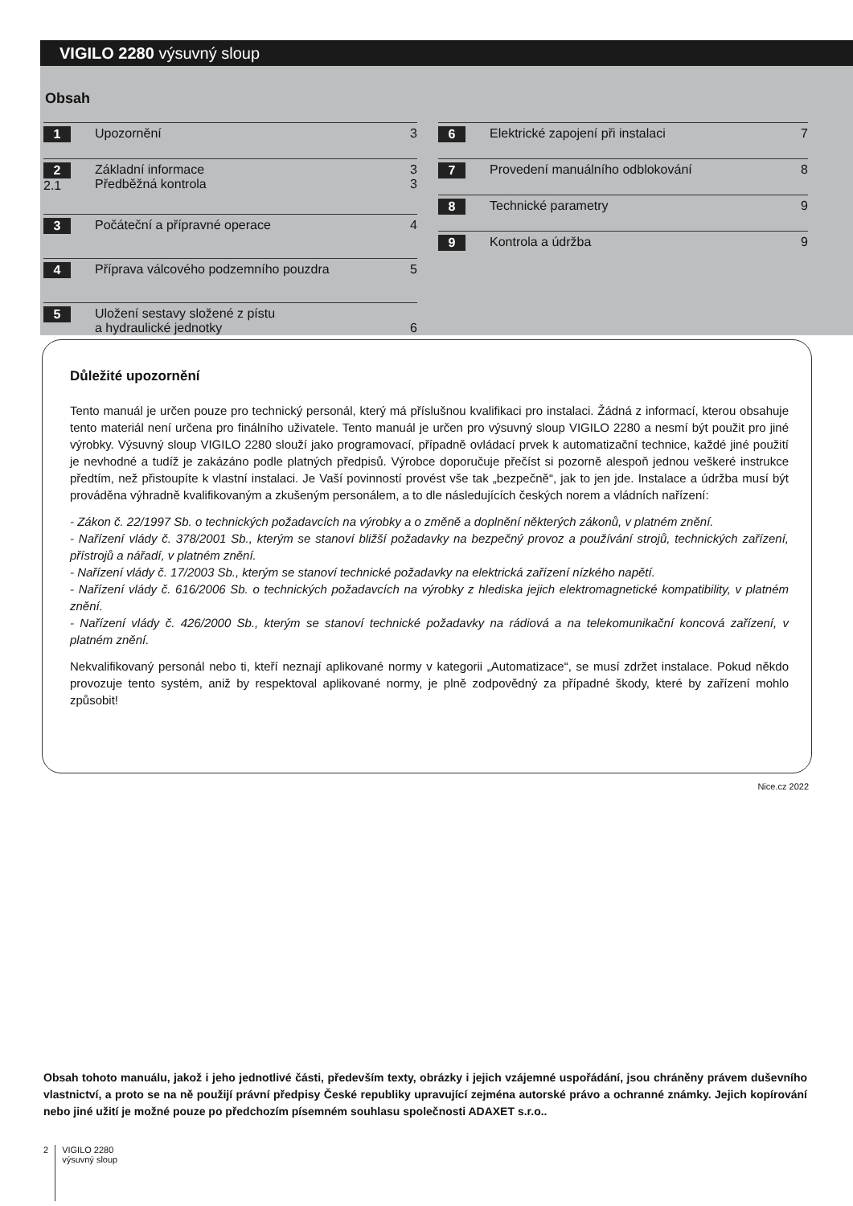VIGILO 2280 výsuvný sloup
Obsah
1 Upozornění 3
2
2.1 Základní informace
Předběžná kontrola 3
3
3 Počáteční a přípravné operace 4
4 Příprava válcového podzemního pouzdra 5
5 Uložení sestavy složené z pístu
a hydraulické jednotky
6
6 Elektrické zapojení při instalaci 7
7 Provedení manuálního odblokování 8
8 Technické parametry 9
9 Kontrola a údržba 9
Důležité upozornění
Tento manuál je určen pouze pro technický personál, který má příslušnou kvalifikaci pro instalaci. Žádná z informací, kterou obsahuje tento materiál není určena pro finálního uživatele. Tento manuál je určen pro výsuvný sloup VIGILO 2280 a nesmí být použit pro jiné výrobky. Výsuvný sloup VIGILO 2280 slouží jako programovací, případně ovládací prvek k automatizační technice, každé jiné použití je nevhodné a tudíž je zakázáno podle platných předpisů. Výrobce doporučuje přečíst si pozorně alespoň jednou veškeré instrukce předtím, než přistoupíte k vlastní instalaci. Je Vaší povinností provést vše tak „bezpečně“, jak to jen jde. Instalace a údržba musí být prováděna výhradně kvalifikovaným a zkušeným personálem, a to dle následujících českých norem a vládních nařízení:
- Zákon č. 22/1997 Sb. o technických požadavcích na výrobky a o změně a doplnění některých zákonů, v platném znění.
- Nařízení vlády č. 378/2001 Sb., kterým se stanoví bližší požadavky na bezpečný provoz a používání strojů, technických zařízení, přístrojů a nářadí, v platném znění.
- Nařízení vlády č. 17/2003 Sb., kterým se stanoví technické požadavky na elektrická zařízení nízkého napětí.
- Nařízení vlády č. 616/2006 Sb. o technických požadavcích na výrobky z hlediska jejich elektromagnetické kompatibility, v platném znění.
- Nařízení vlády č. 426/2000 Sb., kterým se stanoví technické požadavky na rádiová a na telekomunikační koncová zařízení, v platném znění.
Nekvalifikovaný personál nebo ti, kteří neznají aplikované normy v kategorii „Automatizace“, se musí zdržet instalace. Pokud někdo provozuje tento systém, aniž by respektoval aplikované normy, je plně zodpovědný za případné škody, které by zařízení mohlo způsobit!
Nice.cz 2022
Obsah tohoto manuálu, jakož i jeho jednotlivé části, především texty, obrázky i jejich vzájemné uspořádání, jsou chráněny právem duševního vlastnictví, a proto se na ně použijí právní předpisy České republiky upravující zejména autorské právo a ochranné známky. Jejich kopírování nebo jiné užití je možné pouze po předchozím písemném souhlasu společnosti ADAXET s.r.o..
2
VIGILO 2280
výsuvný sloup